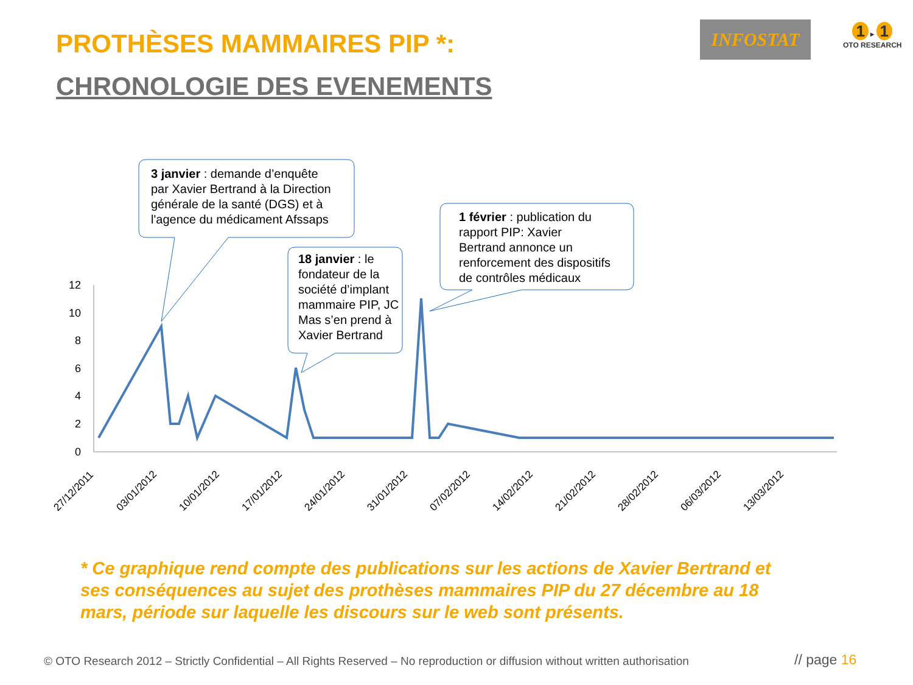PROTHÈSES MAMMAIRES PIP *:
CHRONOLOGIE DES EVENEMENTS
INFOSTAT
1 ▸ 1
OTO RESEARCH
12
10
8
6
4
2
0
27/12/2011
03/01/2012
10/01/2012
17/01/2012
24/01/2012
31/01/2012
07/02/2012
14/02/2012
21/02/2012
28/02/2012
06/03/2012
13/03/2012
3 janvier : demande d’enquête
par Xavier Bertrand à la Direction
générale de la santé (DGS) et à
l'agence du médicament Afssaps
18 janvier : le
fondateur de la
société d’implant
mammaire PIP, JC
Mas s’en prend à
Xavier Bertrand
1 février : publication du
rapport PIP: Xavier
Bertrand annonce un
renforcement des dispositifs
de contrôles médicaux
* Ce graphique rend compte des publications sur les actions de Xavier Bertrand et ses conséquences au sujet des prothèses mammaires PIP du 27 décembre au 18 mars, période sur laquelle les discours sur le web sont présents.
© OTO Research 2012 – Strictly Confidential – All Rights Reserved – No reproduction or diffusion without written authorisation
// page 16